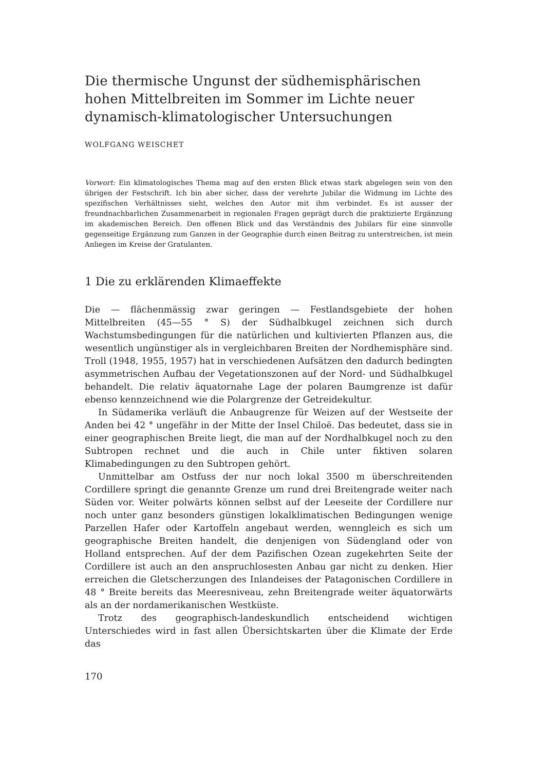Die thermische Ungunst der südhemisphärischen hohen Mittelbreiten im Sommer im Lichte neuer dynamisch-klimatologischer Untersuchungen
WOLFGANG WEISCHET
Vorwort: Ein klimatologisches Thema mag auf den ersten Blick etwas stark abgelegen sein von den übrigen der Festschrift. Ich bin aber sicher, dass der verehrte Jubilar die Widmung im Lichte des spezifischen Verhältnisses sieht, welches den Autor mit ihm verbindet. Es ist ausser der freundnachbarlichen Zusammenarbeit in regionalen Fragen geprägt durch die praktizierte Ergänzung im akademischen Bereich. Den offenen Blick und das Verständnis des Jubilars für eine sinnvolle gegenseitige Ergänzung zum Ganzen in der Geographie durch einen Beitrag zu unterstreichen, ist mein Anliegen im Kreise der Gratulanten.
1 Die zu erklärenden Klimaeffekte
Die — flächenmässig zwar geringen — Festlandsgebiete der hohen Mittelbreiten (45—55 ° S) der Südhalbkugel zeichnen sich durch Wachstumsbedingungen für die natürlichen und kultivierten Pflanzen aus, die wesentlich ungünstiger als in vergleichbaren Breiten der Nordhemisphäre sind. Troll (1948, 1955, 1957) hat in verschiedenen Aufsätzen den dadurch bedingten asymmetrischen Aufbau der Vegetationszonen auf der Nord- und Südhalbkugel behandelt. Die relativ äquatornahe Lage der polaren Baumgrenze ist dafür ebenso kennzeichnend wie die Polargrenze der Getreidekultur.
In Südamerika verläuft die Anbaugrenze für Weizen auf der Westseite der Anden bei 42 ° ungefähr in der Mitte der Insel Chiloë. Das bedeutet, dass sie in einer geographischen Breite liegt, die man auf der Nordhalbkugel noch zu den Subtropen rechnet und die auch in Chile unter fiktiven solaren Klimabedingungen zu den Subtropen gehört.
Unmittelbar am Ostfuss der nur noch lokal 3500 m überschreitenden Cordillere springt die genannte Grenze um rund drei Breitengrade weiter nach Süden vor. Weiter polwärts können selbst auf der Leeseite der Cordillere nur noch unter ganz besonders günstigen lokalklimatischen Bedingungen wenige Parzellen Hafer oder Kartoffeln angebaut werden, wenngleich es sich um geographische Breiten handelt, die denjenigen von Südengland oder von Holland entsprechen. Auf der dem Pazifischen Ozean zugekehrten Seite der Cordillere ist auch an den anspruchlosesten Anbau gar nicht zu denken. Hier erreichen die Gletscherzungen des Inlandeises der Patagonischen Cordillere in 48 ° Breite bereits das Meeresniveau, zehn Breitengrade weiter äquatorwärts als an der nordamerikanischen Westküste.
Trotz des geographisch-landeskundlich entscheidend wichtigen Unterschiedes wird in fast allen Übersichtskarten über die Klimate der Erde das
170